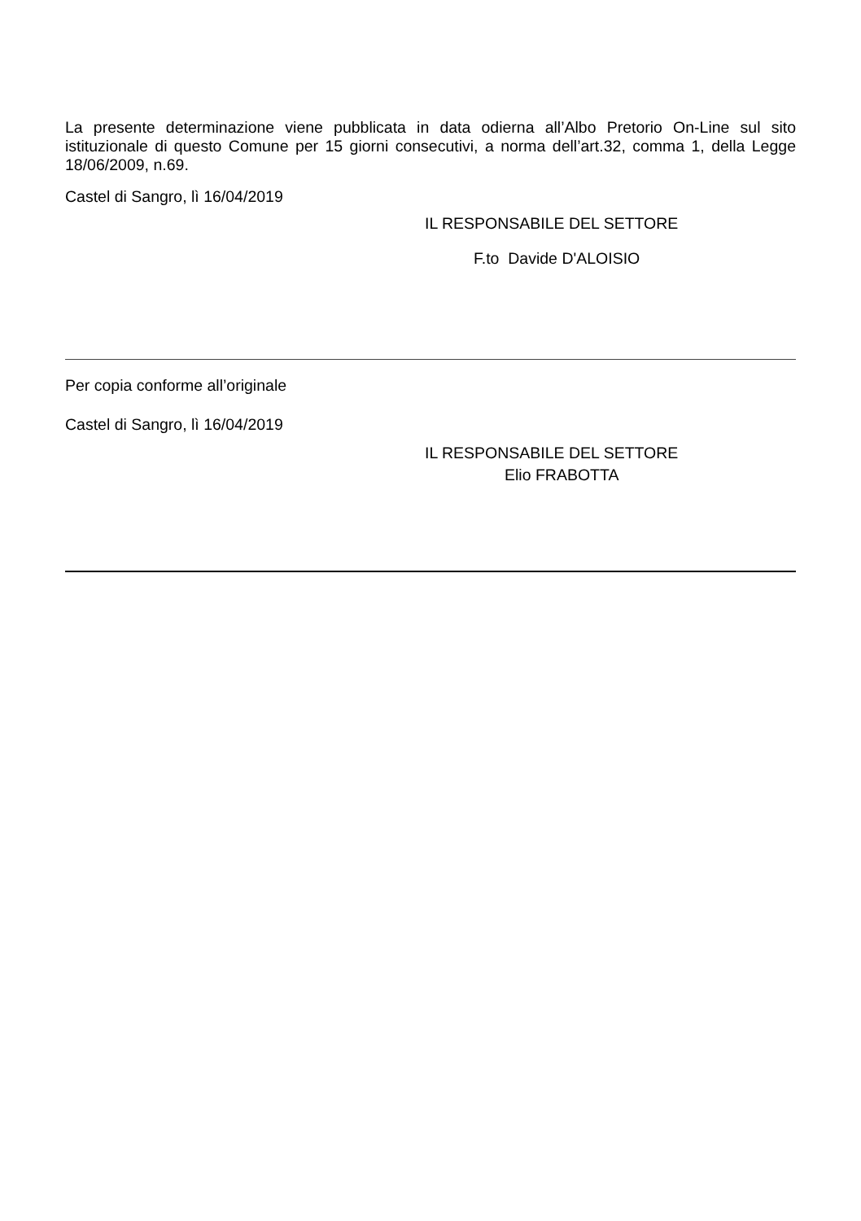La presente determinazione viene pubblicata in data odierna all’Albo Pretorio On-Line sul sito istituzionale di questo Comune per 15 giorni consecutivi, a norma dell’art.32, comma 1, della Legge 18/06/2009, n.69.
Castel di Sangro, lì 16/04/2019
IL RESPONSABILE DEL SETTORE
F.to Davide D'ALOISIO
Per copia conforme all’originale
Castel di Sangro, lì 16/04/2019
IL RESPONSABILE DEL SETTORE
Elio FRABOTTA